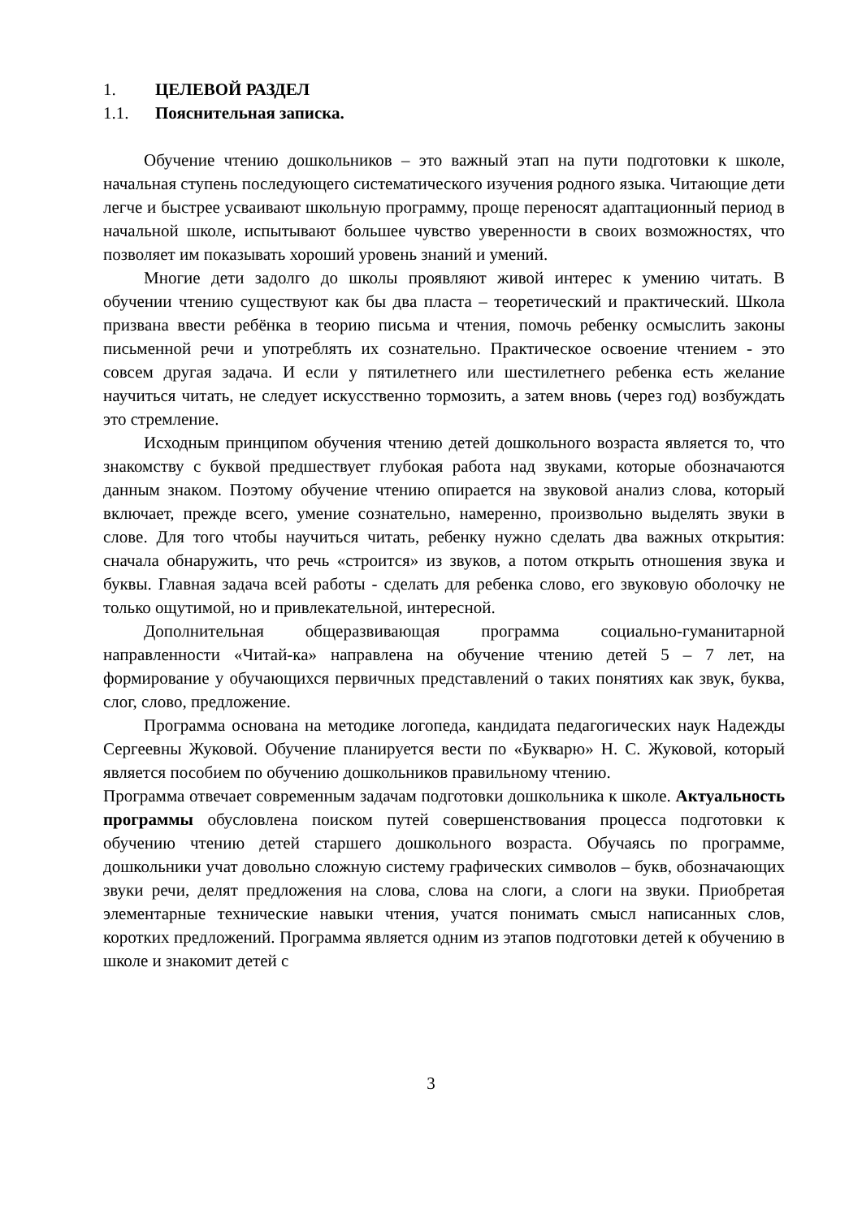1. ЦЕЛЕВОЙ РАЗДЕЛ
1.1. Пояснительная записка.
Обучение чтению дошкольников – это важный этап на пути подготовки к школе, начальная ступень последующего систематического изучения родного языка. Читающие дети легче и быстрее усваивают школьную программу, проще переносят адаптационный период в начальной школе, испытывают большее чувство уверенности в своих возможностях, что позволяет им показывать хороший уровень знаний и умений.
Многие дети задолго до школы проявляют живой интерес к умению читать. В обучении чтению существуют как бы два пласта – теоретический и практический. Школа призвана ввести ребёнка в теорию письма и чтения, помочь ребенку осмыслить законы письменной речи и употреблять их сознательно. Практическое освоение чтением - это совсем другая задача. И если у пятилетнего или шестилетнего ребенка есть желание научиться читать, не следует искусственно тормозить, а затем вновь (через год) возбуждать это стремление.
Исходным принципом обучения чтению детей дошкольного возраста является то, что знакомству с буквой предшествует глубокая работа над звуками, которые обозначаются данным знаком. Поэтому обучение чтению опирается на звуковой анализ слова, который включает, прежде всего, умение сознательно, намеренно, произвольно выделять звуки в слове. Для того чтобы научиться читать, ребенку нужно сделать два важных открытия: сначала обнаружить, что речь «строится» из звуков, а потом открыть отношения звука и буквы. Главная задача всей работы - сделать для ребенка слово, его звуковую оболочку не только ощутимой, но и привлекательной, интересной.
Дополнительная общеразвивающая программа социально-гуманитарной направленности «Читай-ка» направлена на обучение чтению детей 5 – 7 лет, на формирование у обучающихся первичных представлений о таких понятиях как звук, буква, слог, слово, предложение.
Программа основана на методике логопеда, кандидата педагогических наук Надежды Сергеевны Жуковой. Обучение планируется вести по «Букварю» Н. С. Жуковой, который является пособием по обучению дошкольников правильному чтению.
Программа отвечает современным задачам подготовки дошкольника к школе. Актуальность программы обусловлена поиском путей совершенствования процесса подготовки к обучению чтению детей старшего дошкольного возраста. Обучаясь по программе, дошкольники учат довольно сложную систему графических символов – букв, обозначающих звуки речи, делят предложения на слова, слова на слоги, а слоги на звуки. Приобретая элементарные технические навыки чтения, учатся понимать смысл написанных слов, коротких предложений. Программа является одним из этапов подготовки детей к обучению в школе и знакомит детей с
3